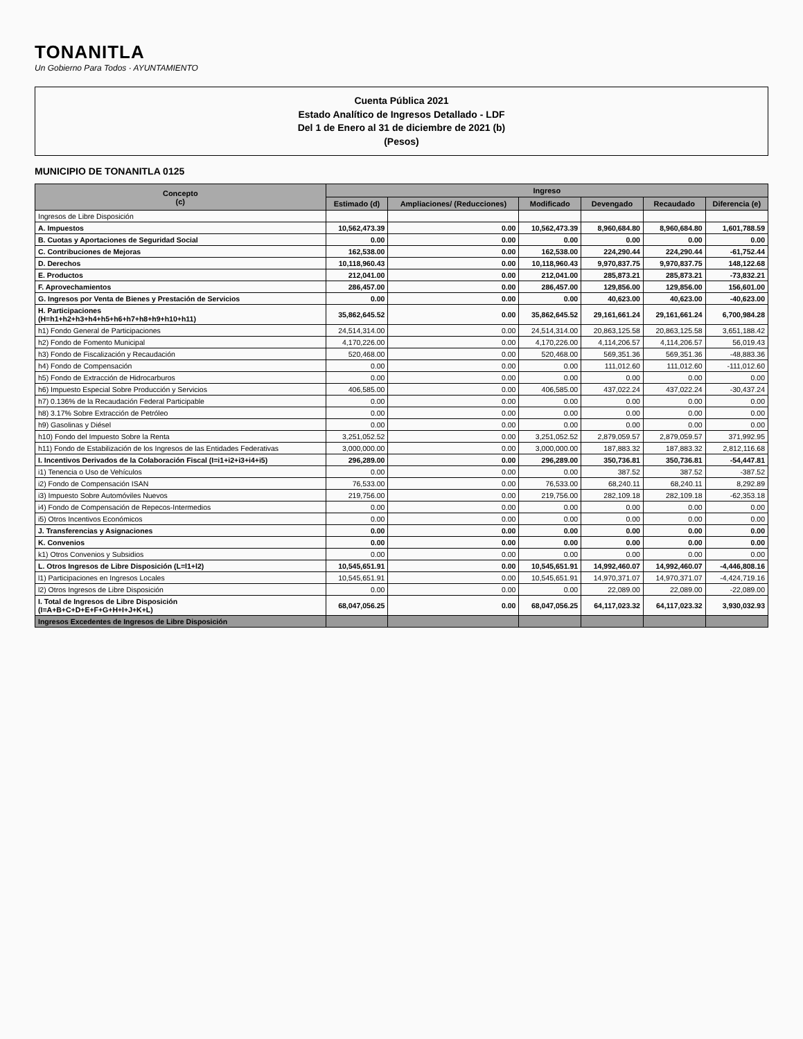TONANITLA
Un Gobierno Para Todos · AYUNTAMIENTO
Cuenta Pública 2021
Estado Analítico de Ingresos Detallado - LDF
Del 1 de Enero al 31 de diciembre de 2021 (b)
(Pesos)
MUNICIPIO DE TONANITLA 0125
| Concepto (c) | Ingreso | | | | | |
| --- | --- | --- | --- | --- | --- | --- |
| | Estimado (d) | Ampliaciones/ (Reducciones) | Modificado | Devengado | Recaudado | Diferencia (e) |
| Ingresos de Libre Disposición | | | | | | |
| A. Impuestos | 10,562,473.39 | 0.00 | 10,562,473.39 | 8,960,684.80 | 8,960,684.80 | 1,601,788.59 |
| B. Cuotas y Aportaciones de Seguridad Social | 0.00 | 0.00 | 0.00 | 0.00 | 0.00 | 0.00 |
| C. Contribuciones de Mejoras | 162,538.00 | 0.00 | 162,538.00 | 224,290.44 | 224,290.44 | -61,752.44 |
| D. Derechos | 10,118,960.43 | 0.00 | 10,118,960.43 | 9,970,837.75 | 9,970,837.75 | 148,122.68 |
| E. Productos | 212,041.00 | 0.00 | 212,041.00 | 285,873.21 | 285,873.21 | -73,832.21 |
| F. Aprovechamientos | 286,457.00 | 0.00 | 286,457.00 | 129,856.00 | 129,856.00 | 156,601.00 |
| G. Ingresos por Venta de Bienes y Prestación de Servicios | 0.00 | 0.00 | 0.00 | 40,623.00 | 40,623.00 | -40,623.00 |
| H. Participaciones (H=h1+h2+h3+h4+h5+h6+h7+h8+h9+h10+h11) | 35,862,645.52 | 0.00 | 35,862,645.52 | 29,161,661.24 | 29,161,661.24 | 6,700,984.28 |
| h1) Fondo General de Participaciones | 24,514,314.00 | 0.00 | 24,514,314.00 | 20,863,125.58 | 20,863,125.58 | 3,651,188.42 |
| h2) Fondo de Fomento Municipal | 4,170,226.00 | 0.00 | 4,170,226.00 | 4,114,206.57 | 4,114,206.57 | 56,019.43 |
| h3) Fondo de Fiscalización y Recaudación | 520,468.00 | 0.00 | 520,468.00 | 569,351.36 | 569,351.36 | -48,883.36 |
| h4) Fondo de Compensación | 0.00 | 0.00 | 0.00 | 111,012.60 | 111,012.60 | -111,012.60 |
| h5) Fondo de Extracción de Hidrocarburos | 0.00 | 0.00 | 0.00 | 0.00 | 0.00 | 0.00 |
| h6) Impuesto Especial Sobre Producción y Servicios | 406,585.00 | 0.00 | 406,585.00 | 437,022.24 | 437,022.24 | -30,437.24 |
| h7) 0.136% de la Recaudación Federal Participable | 0.00 | 0.00 | 0.00 | 0.00 | 0.00 | 0.00 |
| h8) 3.17% Sobre Extracción de Petróleo | 0.00 | 0.00 | 0.00 | 0.00 | 0.00 | 0.00 |
| h9) Gasolinas y Diésel | 0.00 | 0.00 | 0.00 | 0.00 | 0.00 | 0.00 |
| h10) Fondo del Impuesto Sobre la Renta | 3,251,052.52 | 0.00 | 3,251,052.52 | 2,879,059.57 | 2,879,059.57 | 371,992.95 |
| h11) Fondo de Estabilización de los Ingresos de las Entidades Federativas | 3,000,000.00 | 0.00 | 3,000,000.00 | 187,883.32 | 187,883.32 | 2,812,116.68 |
| I. Incentivos Derivados de la Colaboración Fiscal (I=i1+i2+i3+i4+i5) | 296,289.00 | 0.00 | 296,289.00 | 350,736.81 | 350,736.81 | -54,447.81 |
| i1) Tenencia o Uso de Vehículos | 0.00 | 0.00 | 0.00 | 387.52 | 387.52 | -387.52 |
| i2) Fondo de Compensación ISAN | 76,533.00 | 0.00 | 76,533.00 | 68,240.11 | 68,240.11 | 8,292.89 |
| i3) Impuesto Sobre Automóviles Nuevos | 219,756.00 | 0.00 | 219,756.00 | 282,109.18 | 282,109.18 | -62,353.18 |
| i4) Fondo de Compensación de Repecos-Intermedios | 0.00 | 0.00 | 0.00 | 0.00 | 0.00 | 0.00 |
| i5) Otros Incentivos Económicos | 0.00 | 0.00 | 0.00 | 0.00 | 0.00 | 0.00 |
| J. Transferencias y Asignaciones | 0.00 | 0.00 | 0.00 | 0.00 | 0.00 | 0.00 |
| K. Convenios | 0.00 | 0.00 | 0.00 | 0.00 | 0.00 | 0.00 |
| k1) Otros Convenios y Subsidios | 0.00 | 0.00 | 0.00 | 0.00 | 0.00 | 0.00 |
| L. Otros Ingresos de Libre Disposición (L=l1+l2) | 10,545,651.91 | 0.00 | 10,545,651.91 | 14,992,460.07 | 14,992,460.07 | -4,446,808.16 |
| l1) Participaciones en Ingresos Locales | 10,545,651.91 | 0.00 | 10,545,651.91 | 14,970,371.07 | 14,970,371.07 | -4,424,719.16 |
| l2) Otros Ingresos de Libre Disposición | 0.00 | 0.00 | 0.00 | 22,089.00 | 22,089.00 | -22,089.00 |
| I. Total de Ingresos de Libre Disposición (I=A+B+C+D+E+F+G+H+I+J+K+L) | 68,047,056.25 | 0.00 | 68,047,056.25 | 64,117,023.32 | 64,117,023.32 | 3,930,032.93 |
| Ingresos Excedentes de Ingresos de Libre Disposición | | | | | | |